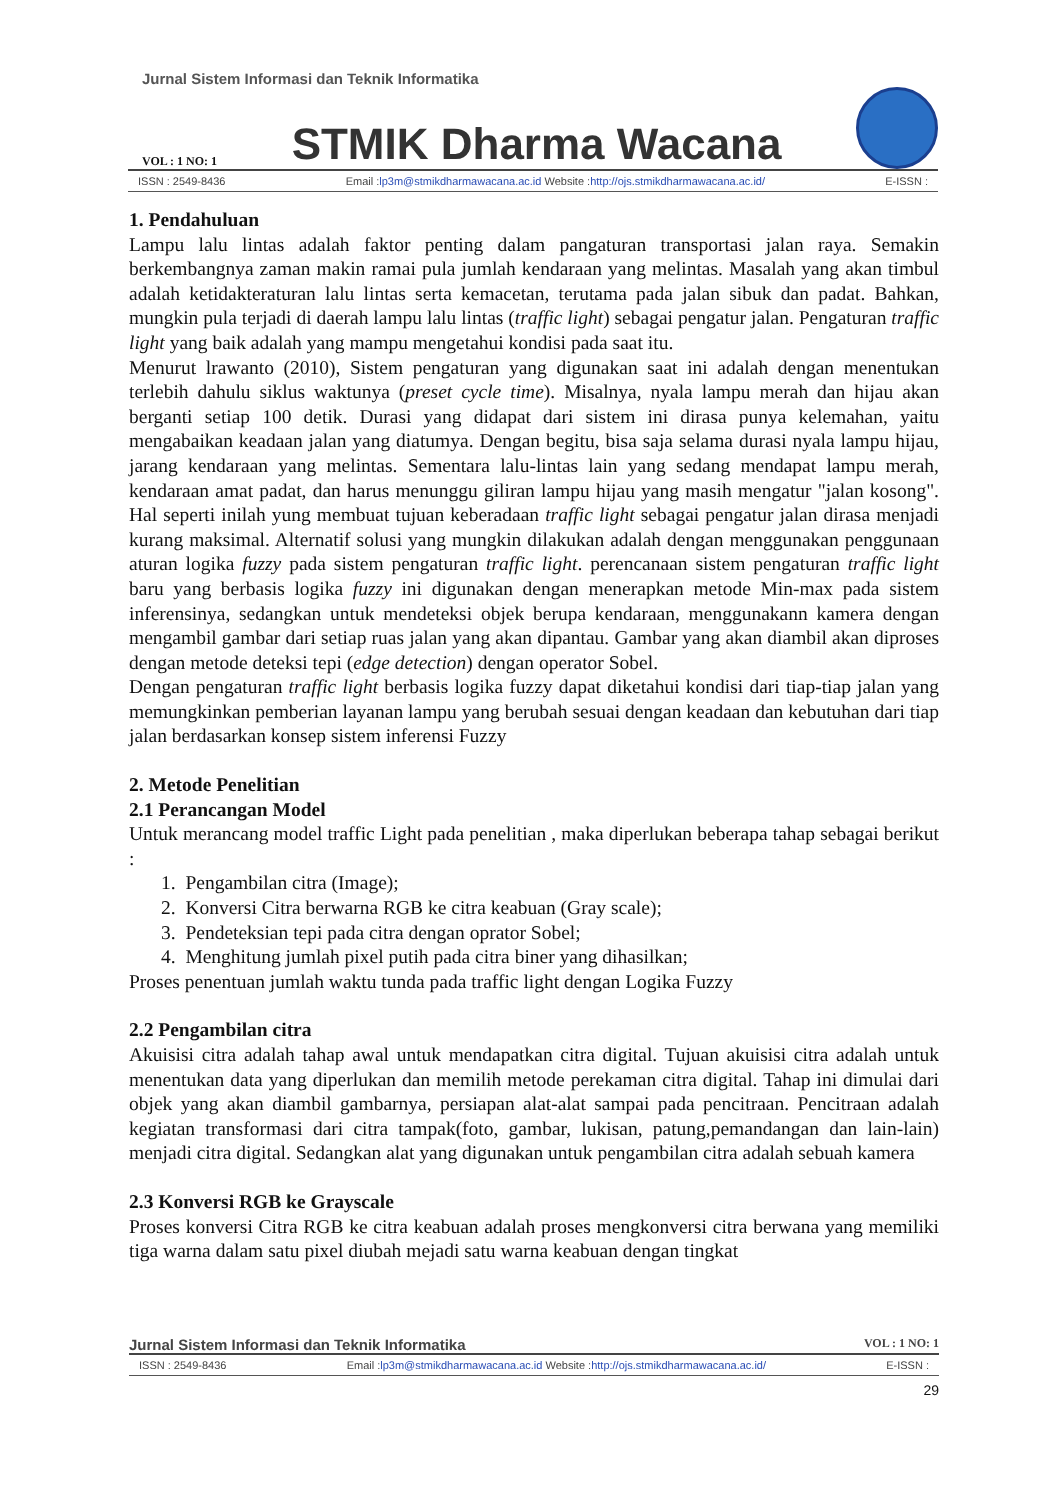Jurnal Sistem Informasi dan Teknik Informatika
VOL : 1 NO: 1 STMIK Dharma Wacana
ISSN : 2549-8436 Email :lp3m@stmikdharmawacana.ac.id Website :http://ojs.stmikdharmawacana.ac.id/ E-ISSN :
1. Pendahuluan
Lampu lalu lintas adalah faktor penting dalam pangaturan transportasi jalan raya. Semakin berkembangnya zaman makin ramai pula jumlah kendaraan yang melintas. Masalah yang akan timbul adalah ketidakteraturan lalu lintas serta kemacetan, terutama pada jalan sibuk dan padat. Bahkan, mungkin pula terjadi di daerah lampu lalu lintas (traffic light) sebagai pengatur jalan. Pengaturan traffic light yang baik adalah yang mampu mengetahui kondisi pada saat itu.
Menurut lrawanto (2010), Sistem pengaturan yang digunakan saat ini adalah dengan menentukan terlebih dahulu siklus waktunya (preset cycle time). Misalnya, nyala lampu merah dan hijau akan berganti setiap 100 detik. Durasi yang didapat dari sistem ini dirasa punya kelemahan, yaitu mengabaikan keadaan jalan yang diatumya. Dengan begitu, bisa saja selama durasi nyala lampu hijau, jarang kendaraan yang melintas. Sementara lalu-lintas lain yang sedang mendapat lampu merah, kendaraan amat padat, dan harus menunggu giliran lampu hijau yang masih mengatur "jalan kosong". Hal seperti inilah yung membuat tujuan keberadaan traffic light sebagai pengatur jalan dirasa menjadi kurang maksimal. Alternatif solusi yang mungkin dilakukan adalah dengan menggunakan penggunaan aturan logika fuzzy pada sistem pengaturan traffic light. perencanaan sistem pengaturan traffic light baru yang berbasis logika fuzzy ini digunakan dengan menerapkan metode Min-max pada sistem inferensinya, sedangkan untuk mendeteksi objek berupa kendaraan, menggunakann kamera dengan mengambil gambar dari setiap ruas jalan yang akan dipantau. Gambar yang akan diambil akan diproses dengan metode deteksi tepi (edge detection) dengan operator Sobel.
Dengan pengaturan traffic light berbasis logika fuzzy dapat diketahui kondisi dari tiap-tiap jalan yang memungkinkan pemberian layanan lampu yang berubah sesuai dengan keadaan dan kebutuhan dari tiap jalan berdasarkan konsep sistem inferensi Fuzzy
2. Metode Penelitian
2.1 Perancangan Model
Untuk merancang model traffic Light pada penelitian , maka diperlukan beberapa tahap sebagai berikut :
1. Pengambilan citra (Image);
2. Konversi Citra berwarna RGB ke citra keabuan (Gray scale);
3. Pendeteksian tepi pada citra dengan oprator Sobel;
4. Menghitung jumlah pixel putih pada citra biner yang dihasilkan;
Proses penentuan jumlah waktu tunda pada traffic light dengan Logika Fuzzy
2.2 Pengambilan citra
Akuisisi citra adalah tahap awal untuk mendapatkan citra digital. Tujuan akuisisi citra adalah untuk menentukan data yang diperlukan dan memilih metode perekaman citra digital. Tahap ini dimulai dari objek yang akan diambil gambarnya, persiapan alat-alat sampai pada pencitraan. Pencitraan adalah kegiatan transformasi dari citra tampak(foto, gambar, lukisan, patung,pemandangan dan lain-lain) menjadi citra digital. Sedangkan alat yang digunakan untuk pengambilan citra adalah sebuah kamera
2.3 Konversi RGB ke Grayscale
Proses konversi Citra RGB ke citra keabuan adalah proses mengkonversi citra berwana yang memiliki tiga warna dalam satu pixel diubah mejadi satu warna keabuan dengan tingkat
Jurnal Sistem Informasi dan Teknik Informatika VOL : 1 NO: 1
ISSN : 2549-8436 Email :lp3m@stmikdharmawacana.ac.id Website :http://ojs.stmikdharmawacana.ac.id/ E-ISSN :
29